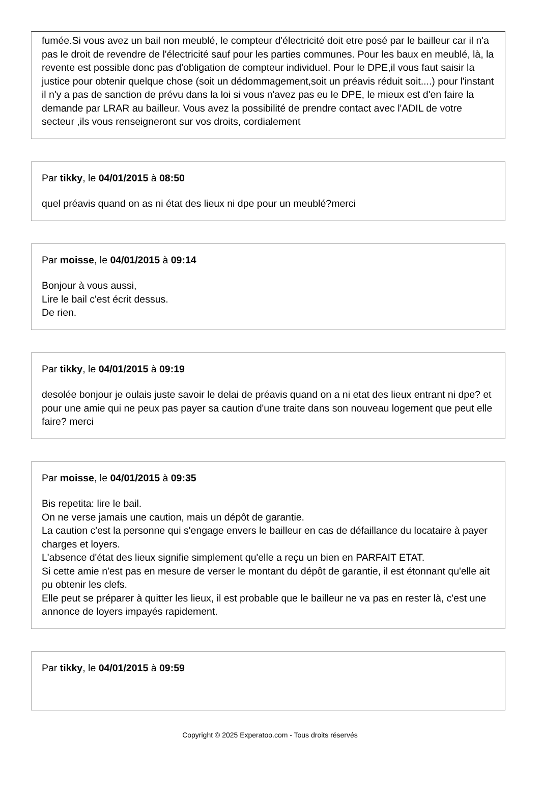fumée.Si vous avez un bail non meublé, le compteur d'électricité doit etre posé par le bailleur car il n'a pas le droit de revendre de l'électricité sauf pour les parties communes. Pour les baux en meublé, là, la revente est possible donc pas d'obligation de compteur individuel. Pour le DPE,il vous faut saisir la justice pour obtenir quelque chose (soit un dédommagement,soit un préavis réduit soit....) pour l'instant il n'y a pas de sanction de prévu dans la loi si vous n'avez pas eu le DPE, le mieux est d'en faire la demande par LRAR au bailleur. Vous avez la possibilité de prendre contact avec l'ADIL de votre secteur ,ils vous renseigneront sur vos droits, cordialement
Par tikky, le 04/01/2015 à 08:50
quel préavis quand on as ni état des lieux ni dpe pour un meublé?merci
Par moisse, le 04/01/2015 à 09:14
Bonjour à vous aussi,
Lire le bail c'est écrit dessus.
De rien.
Par tikky, le 04/01/2015 à 09:19
desolée bonjour je oulais juste savoir le delai de préavis quand on a ni etat des lieux entrant ni dpe? et pour une amie qui ne peux pas payer sa caution d'une traite dans son nouveau logement que peut elle faire? merci
Par moisse, le 04/01/2015 à 09:35
Bis repetita: lire le bail.
On ne verse jamais une caution, mais un dépôt de garantie.
La caution c'est la personne qui s'engage envers le bailleur en cas de défaillance du locataire à payer charges et loyers.
L'absence d'état des lieux signifie simplement qu'elle a reçu un bien en PARFAIT ETAT.
Si cette amie n'est pas en mesure de verser le montant du dépôt de garantie, il est étonnant qu'elle ait pu obtenir les clefs.
Elle peut se préparer à quitter les lieux, il est probable que le bailleur ne va pas en rester là, c'est une annonce de loyers impayés rapidement.
Par tikky, le 04/01/2015 à 09:59
Copyright © 2025 Experatoo.com - Tous droits réservés